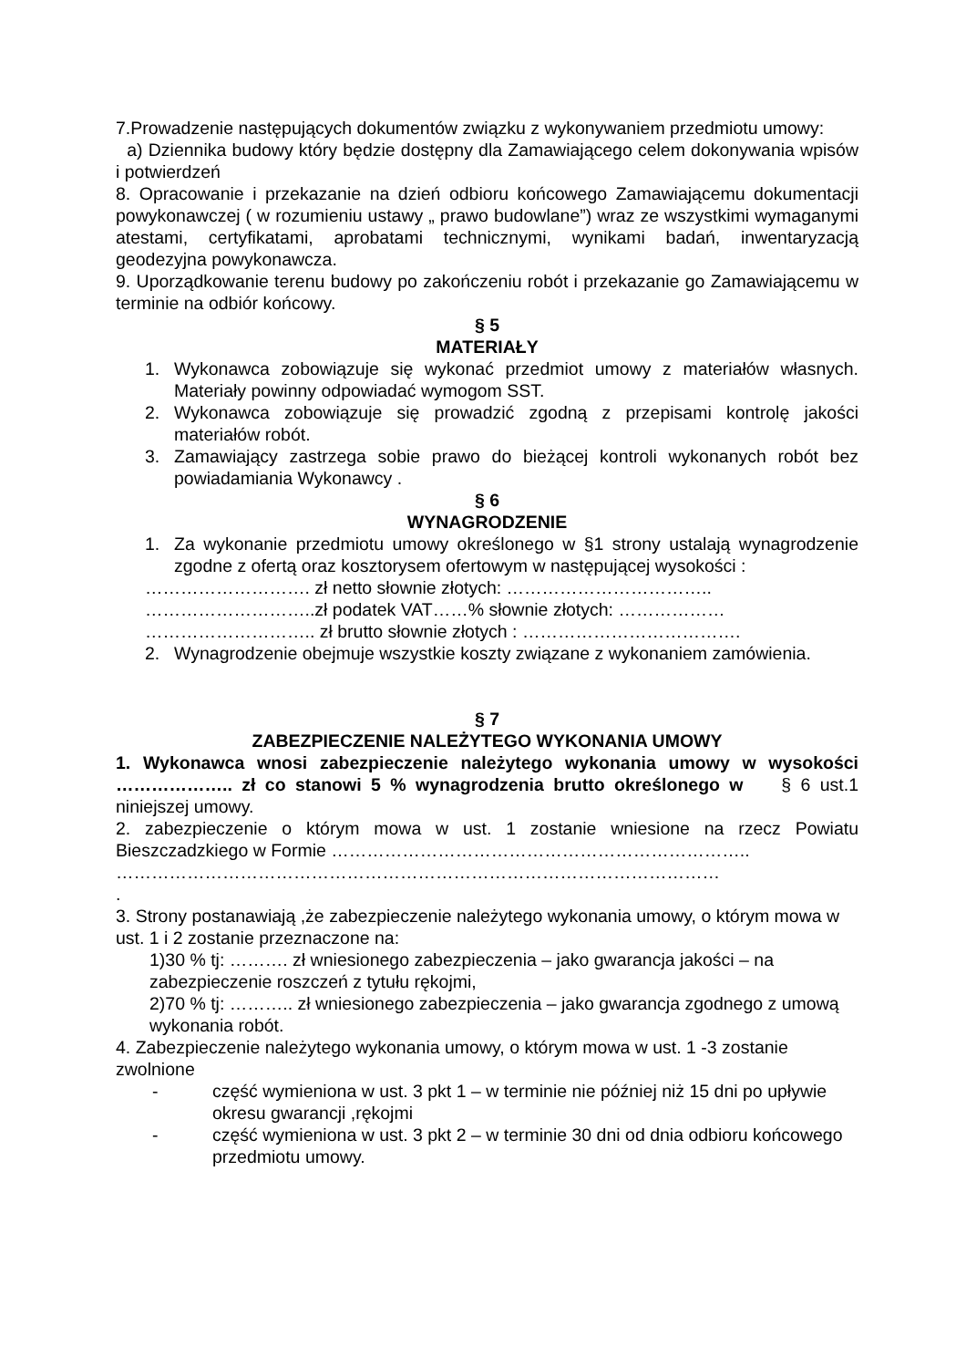7.Prowadzenie następujących dokumentów związku z wykonywaniem przedmiotu umowy:
a) Dziennika budowy który będzie dostępny dla Zamawiającego celem dokonywania wpisów i potwierdzeń
8. Opracowanie i przekazanie na dzień odbioru końcowego Zamawiającemu dokumentacji powykonawczej ( w rozumieniu ustawy „ prawo budowlane”) wraz ze wszystkimi wymaganymi atestami, certyfikatami, aprobatami technicznymi, wynikami badań, inwentaryzacją geodezyjna powykonawcza.
9. Uporządkowanie terenu budowy po zakończeniu robót i przekazanie go Zamawiającemu w terminie na odbiór końcowy.
§ 5
MATERIAŁY
1. Wykonawca zobowiązuje się wykonać przedmiot umowy z materiałów własnych. Materiały powinny odpowiadać wymogom SST.
2. Wykonawca zobowiązuje się prowadzić zgodną z przepisami kontrolę jakości materiałów robót.
3. Zamawiający zastrzega sobie prawo do bieżącej kontroli wykonanych robót bez powiadamiania Wykonawcy .
§ 6
WYNAGRODZENIE
1. Za wykonanie przedmiotu umowy określonego w §1 strony ustalają wynagrodzenie zgodne z ofertą oraz kosztorysem ofertowym w następującej wysokości :
………………………. zł netto słownie złotych: ……………………………..
………………………..zł podatek VAT……% słownie złotych: ………………
……………………….. zł brutto słownie złotych : ……………………………….
2. Wynagrodzenie obejmuje wszystkie koszty związane z wykonaniem zamówienia.
§ 7
ZABEZPIECZENIE NALEŻYTEGO WYKONANIA UMOWY
1. Wykonawca wnosi zabezpieczenie należytego wykonania umowy w wysokości ……………….. zł co stanowi 5 % wynagrodzenia brutto określonego w § 6 ust.1 niniejszej umowy.
2. zabezpieczenie o którym mowa w ust. 1 zostanie wniesione na rzecz Powiatu Bieszczadzkiego w Formie ……………………………………………………………..
…………………………………………………………………………………………
.
3. Strony postanawiają ,że zabezpieczenie należytego wykonania umowy, o którym mowa w ust. 1 i 2 zostanie przeznaczone na:
1)30 % tj: ………. zł wniesionego zabezpieczenia – jako gwarancja jakości – na zabezpieczenie roszczeń z tytułu rękojmi,
2)70 % tj: ……….. zł wniesionego zabezpieczenia – jako gwarancja zgodnego z umową wykonania robót.
4. Zabezpieczenie należytego wykonania umowy, o którym mowa w ust. 1 -3 zostanie zwolnione
- część wymieniona w ust. 3 pkt 1 – w terminie nie później niż 15 dni po upływie okresu gwarancji ,rękojmi
- część wymieniona w ust. 3 pkt 2 – w terminie 30 dni od dnia odbioru końcowego przedmiotu umowy.